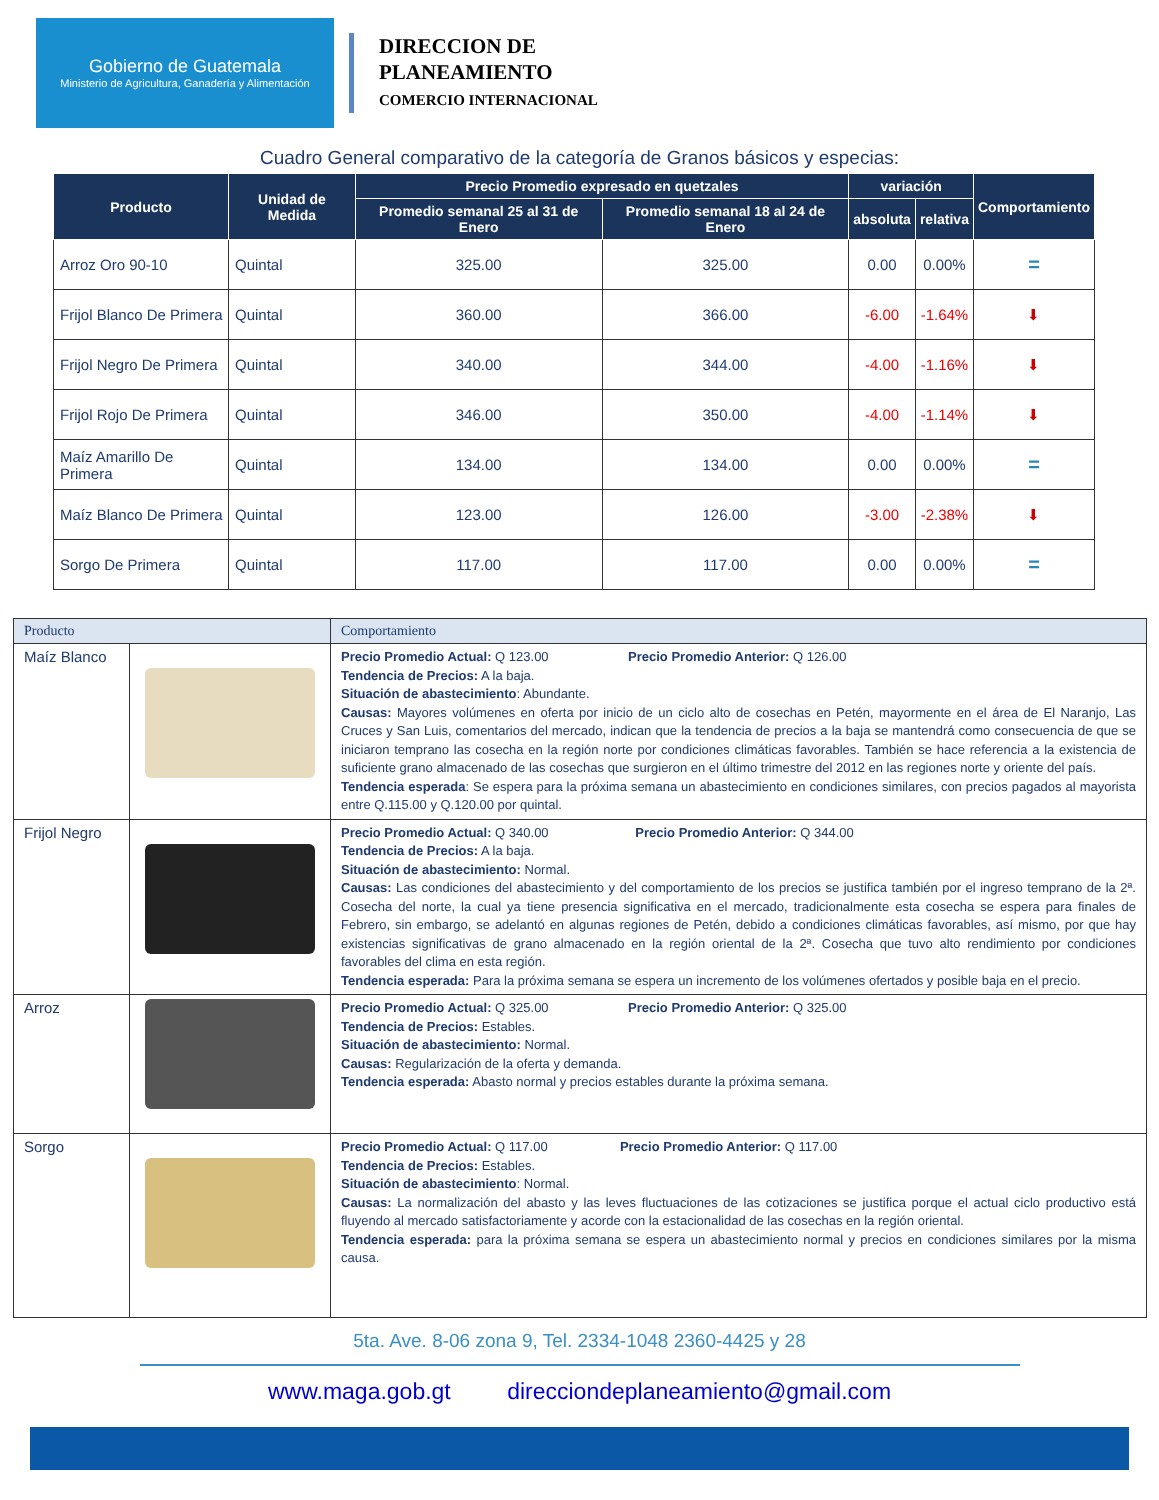Gobierno de Guatemala
Ministerio de Agricultura, Ganadería y Alimentación
DIRECCION DE
PLANEAMIENTO
COMERCIO INTERNACIONAL
Cuadro General comparativo de la categoría de Granos básicos y especias:
| Producto | Unidad de Medida | Precio Promedio expresado en quetzales | | variación | | Comportamiento |
| --- | --- | --- | --- | --- | --- | --- |
| | | Promedio semanal 25 al 31 de Enero | Promedio semanal 18 al 24 de Enero | absoluta | relativa | |
| Arroz Oro 90-10 | Quintal | 325.00 | 325.00 | 0.00 | 0.00% | = |
| Frijol Blanco De Primera | Quintal | 360.00 | 366.00 | -6.00 | -1.64% | ⬇ |
| Frijol Negro De Primera | Quintal | 340.00 | 344.00 | -4.00 | -1.16% | ⬇ |
| Frijol Rojo De Primera | Quintal | 346.00 | 350.00 | -4.00 | -1.14% | ⬇ |
| Maíz Amarillo De Primera | Quintal | 134.00 | 134.00 | 0.00 | 0.00% | = |
| Maíz Blanco De Primera | Quintal | 123.00 | 126.00 | -3.00 | -2.38% | ⬇ |
| Sorgo De Primera | Quintal | 117.00 | 117.00 | 0.00 | 0.00% | = |
| Producto | | Comportamiento |
| --- | --- | --- |
| Maíz Blanco | | Precio Promedio Actual: Q 123.00 Precio Promedio Anterior: Q 126.00 Tendencia de Precios: A la baja. Situación de abastecimiento : Abundante. Causas: Mayores volúmenes en oferta por inicio de un ciclo alto de cosechas en Petén, mayormente en el área de El Naranjo, Las Cruces y San Luis, comentarios del mercado, indican que la tendencia de precios a la baja se mantendrá como consecuencia de que se iniciaron temprano las cosecha en la región norte por condiciones climáticas favorables. También se hace referencia a la existencia de suficiente grano almacenado de las cosechas que surgieron en el último trimestre del 2012 en las regiones norte y oriente del país. Tendencia esperada : Se espera para la próxima semana un abastecimiento en condiciones similares, con precios pagados al mayorista entre Q.115.00 y Q.120.00 por quintal. |
| Frijol Negro | | Precio Promedio Actual: Q 340.00 Precio Promedio Anterior: Q 344.00 Tendencia de Precios: A la baja. Situación de abastecimiento: Normal. Causas: Las condiciones del abastecimiento y del comportamiento de los precios se justifica también por el ingreso temprano de la 2ª. Cosecha del norte, la cual ya tiene presencia significativa en el mercado, tradicionalmente esta cosecha se espera para finales de Febrero, sin embargo, se adelantó en algunas regiones de Petén, debido a condiciones climáticas favorables, así mismo, por que hay existencias significativas de grano almacenado en la región oriental de la 2ª. Cosecha que tuvo alto rendimiento por condiciones favorables del clima en esta región. Tendencia esperada: Para la próxima semana se espera un incremento de los volúmenes ofertados y posible baja en el precio. |
| Arroz | | Precio Promedio Actual: Q 325.00 Precio Promedio Anterior: Q 325.00 Tendencia de Precios: Estables. Situación de abastecimiento: Normal. Causas: Regularización de la oferta y demanda. Tendencia esperada: Abasto normal y precios estables durante la próxima semana. |
| Sorgo | | Precio Promedio Actual: Q 117.00 Precio Promedio Anterior: Q 117.00 Tendencia de Precios: Estables. Situación de abastecimiento : Normal. Causas: La normalización del abasto y las leves fluctuaciones de las cotizaciones se justifica porque el actual ciclo productivo está fluyendo al mercado satisfactoriamente y acorde con la estacionalidad de las cosechas en la región oriental. Tendencia esperada: para la próxima semana se espera un abastecimiento normal y precios en condiciones similares por la misma causa. |
5ta. Ave. 8-06 zona 9, Tel. 2334-1048 2360-4425 y 28
www.maga.gob.gt direcciondeplaneamiento@gmail.com